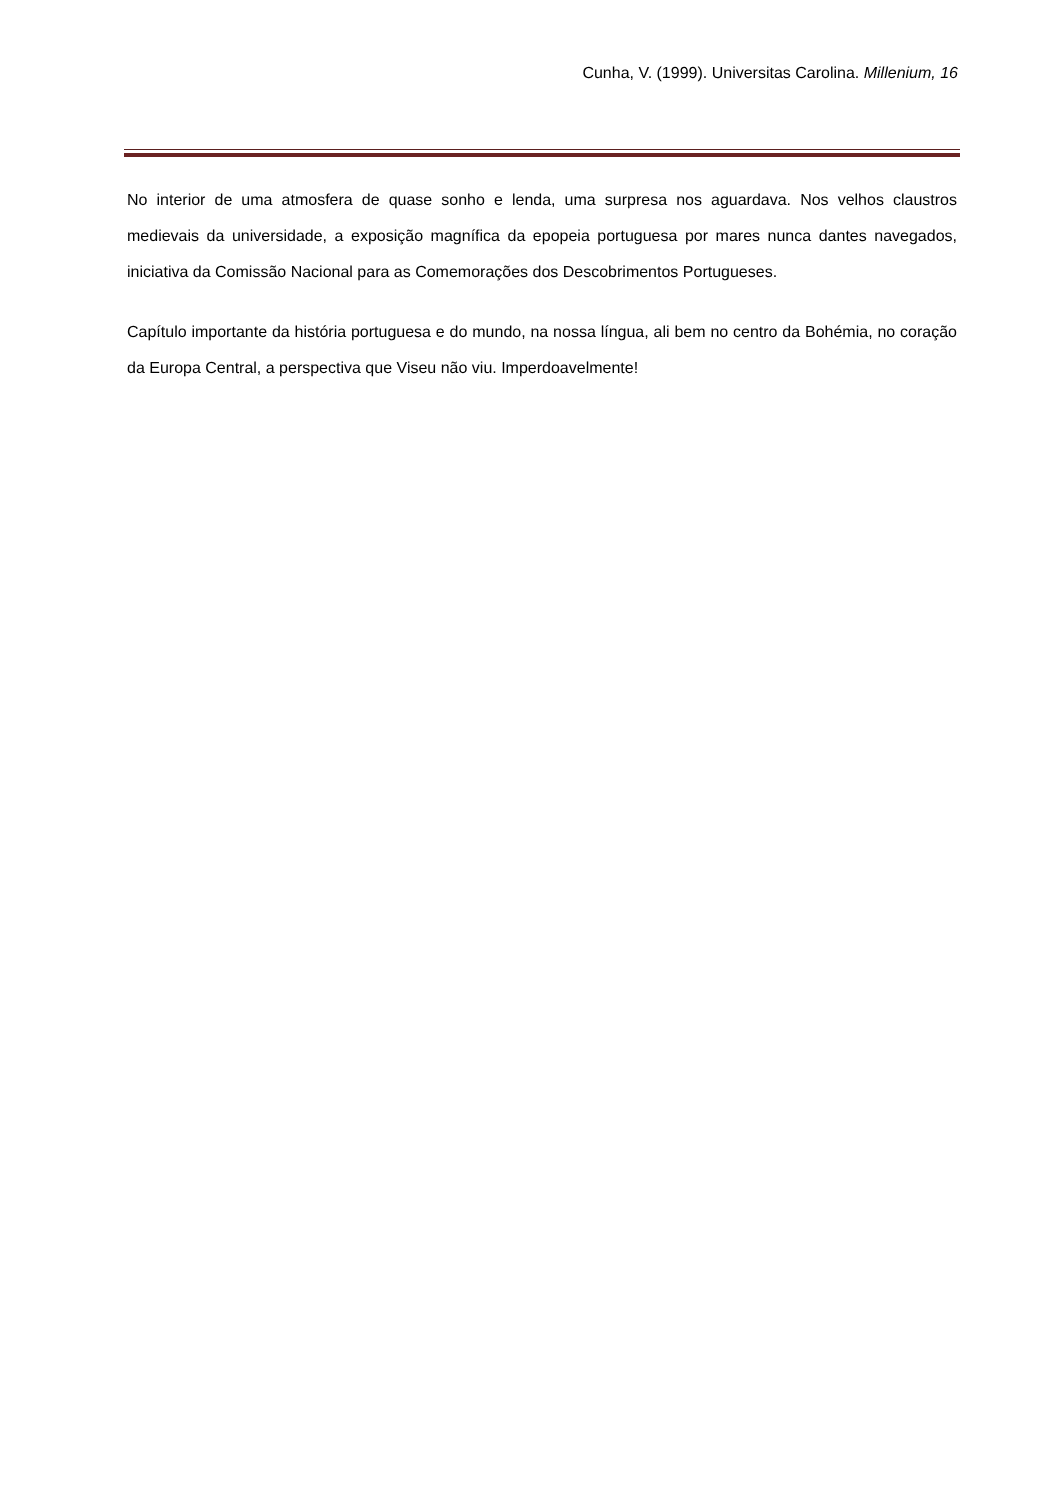Cunha, V. (1999). Universitas Carolina. Millenium, 16
No interior de uma atmosfera de quase sonho e lenda, uma surpresa nos aguardava. Nos velhos claustros medievais da universidade, a exposição magnífica da epopeia portuguesa por mares nunca dantes navegados, iniciativa da Comissão Nacional para as Comemorações dos Descobrimentos Portugueses.
Capítulo importante da história portuguesa e do mundo, na nossa língua, ali bem no centro da Bohémia, no coração da Europa Central, a perspectiva que Viseu não viu. Imperdoavelmente!